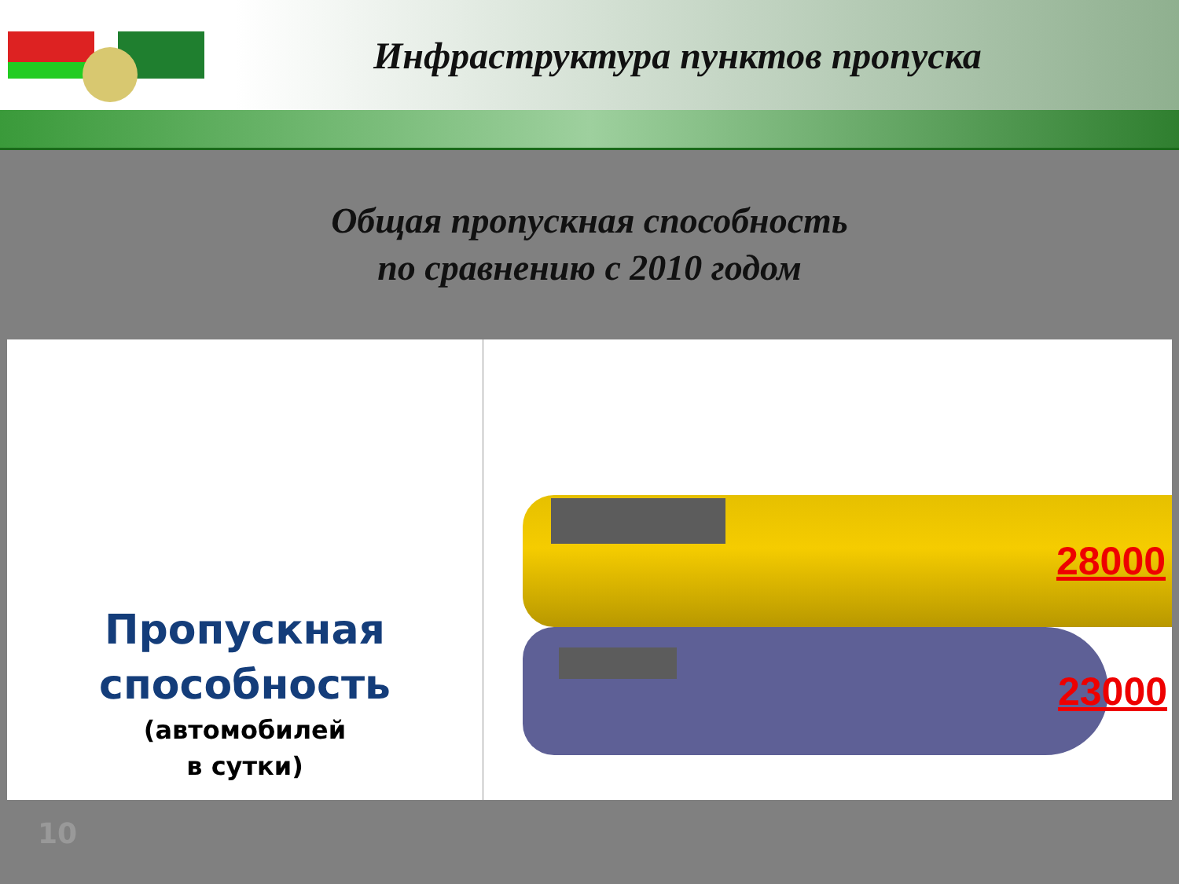Инфраструктура пунктов пропуска
Общая пропускная способность
по сравнению с 2010 годом
Пропускная
способность
(автомобилей
в сутки)
28000
23000
10